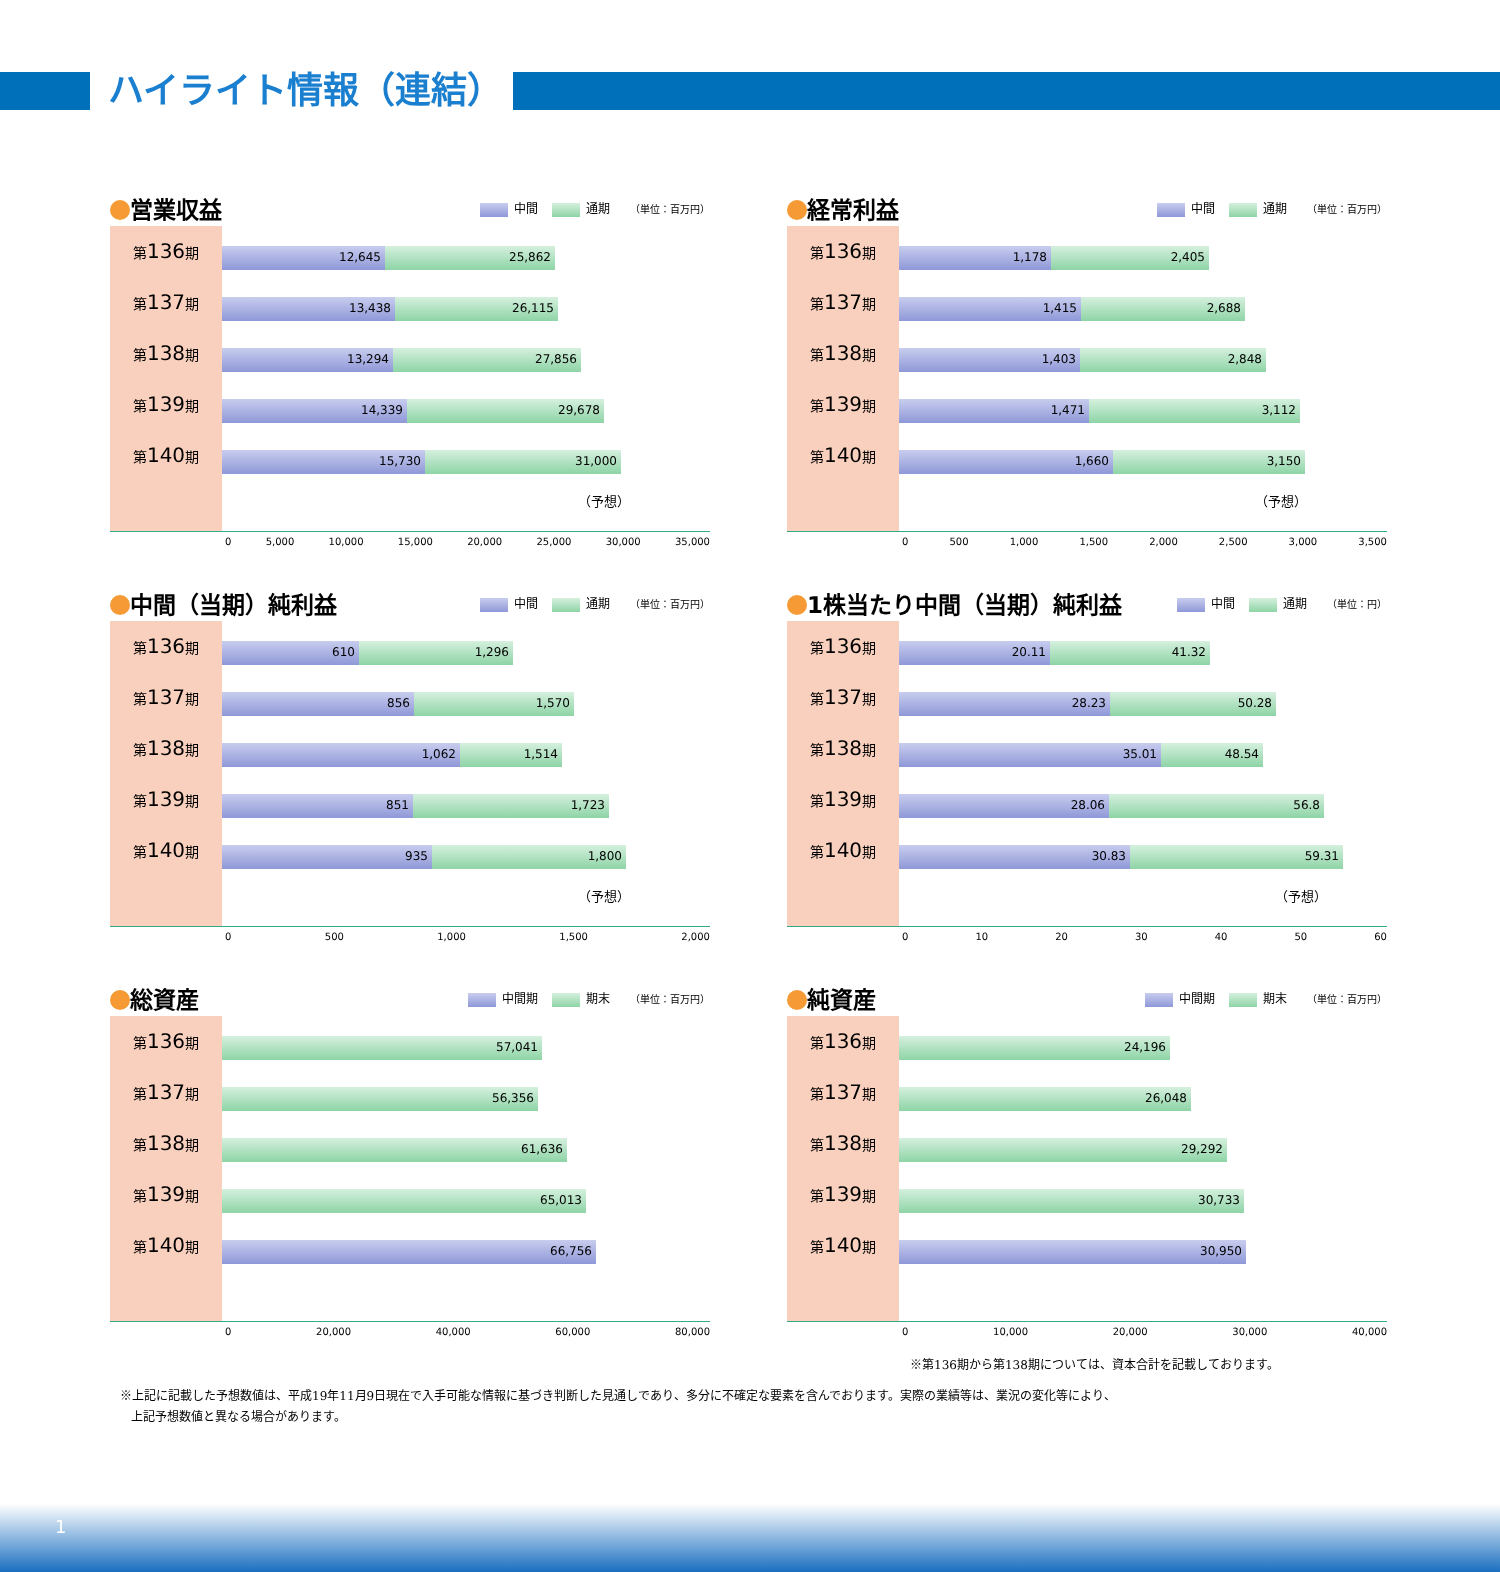ハイライト情報（連結）
営業収益
中間 通期 （単位：百万円）
第136期
第137期
第138期
第139期
第140期
12,645 25,862
13,438 26,115
13,294 27,856
14,339 29,678
15,730 31,000
（予想）
0 5,000 10,000 15,000 20,000 25,000 30,000 35,000
経常利益
中間 通期 （単位：百万円）
第136期
第137期
第138期
第139期
第140期
1,178 2,405
1,415 2,688
1,403 2,848
1,471 3,112
1,660 3,150
（予想）
0 500 1,000 1,500 2,000 2,500 3,000 3,500
中間（当期）純利益
中間 通期 （単位：百万円）
第136期
第137期
第138期
第139期
第140期
610 1,296
856 1,570
1,062 1,514
851 1,723
935 1,800
（予想）
0 500 1,000 1,500 2,000
1株当たり中間（当期）純利益
中間 通期 （単位：円）
第136期
第137期
第138期
第139期
第140期
20.11 41.32
28.23 50.28
35.01 48.54
28.06 56.8
30.83 59.31
（予想）
0 10 20 30 40 50 60
総資産
中間期 期末 （単位：百万円）
第136期
第137期
第138期
第139期
第140期
57,041
56,356
61,636
65,013
66,756
0 20,000 40,000 60,000 80,000
純資産
中間期 期末 （単位：百万円）
第136期
第137期
第138期
第139期
第140期
24,196
26,048
29,292
30,733
30,950
0 10,000 20,000 30,000 40,000
※第136期から第138期については、資本合計を記載しております。
※上記に記載した予想数値は、平成19年11月9日現在で入手可能な情報に基づき判断した見通しであり、多分に不確定な要素を含んでおります。実際の業績等は、業況の変化等により、
上記予想数値と異なる場合があります。
1